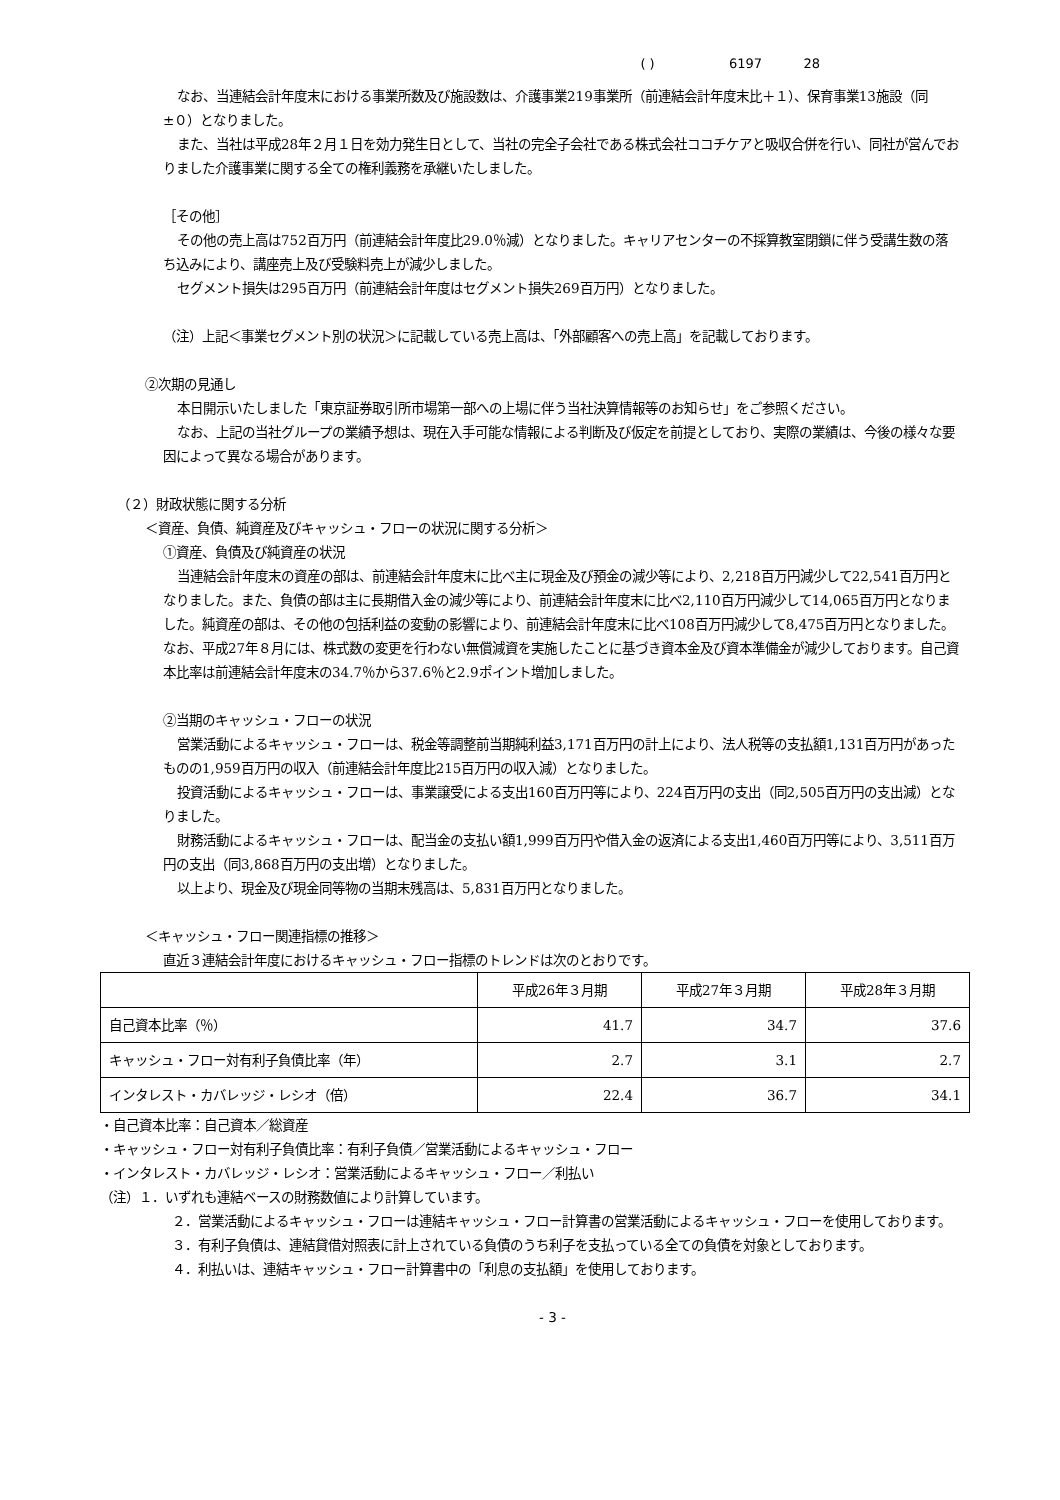( ) 6197 28
なお、当連結会計年度末における事業所数及び施設数は、介護事業219事業所（前連結会計年度末比＋１）、保育事業13施設（同±０）となりました。
また、当社は平成28年２月１日を効力発生日として、当社の完全子会社である株式会社ココチケアと吸収合併を行い、同社が営んでおりました介護事業に関する全ての権利義務を承継いたしました。
［その他］
その他の売上高は752百万円（前連結会計年度比29.0％減）となりました。キャリアセンターの不採算教室閉鎖に伴う受講生数の落ち込みにより、講座売上及び受験料売上が減少しました。
セグメント損失は295百万円（前連結会計年度はセグメント損失269百万円）となりました。
（注）上記＜事業セグメント別の状況＞に記載している売上高は、「外部顧客への売上高」を記載しております。
②次期の見通し
本日開示いたしました「東京証券取引所市場第一部への上場に伴う当社決算情報等のお知らせ」をご参照ください。
なお、上記の当社グループの業績予想は、現在入手可能な情報による判断及び仮定を前提としており、実際の業績は、今後の様々な要因によって異なる場合があります。
（２）財政状態に関する分析
＜資産、負債、純資産及びキャッシュ・フローの状況に関する分析＞
①資産、負債及び純資産の状況
当連結会計年度末の資産の部は、前連結会計年度末に比べ主に現金及び預金の減少等により、2,218百万円減少して22,541百万円となりました。また、負債の部は主に長期借入金の減少等により、前連結会計年度末に比べ2,110百万円減少して14,065百万円となりました。純資産の部は、その他の包括利益の変動の影響により、前連結会計年度末に比べ108百万円減少して8,475百万円となりました。なお、平成27年８月には、株式数の変更を行わない無償減資を実施したことに基づき資本金及び資本準備金が減少しております。自己資本比率は前連結会計年度末の34.7％から37.6％と2.9ポイント増加しました。
②当期のキャッシュ・フローの状況
営業活動によるキャッシュ・フローは、税金等調整前当期純利益3,171百万円の計上により、法人税等の支払額1,131百万円があったものの1,959百万円の収入（前連結会計年度比215百万円の収入減）となりました。
投資活動によるキャッシュ・フローは、事業譲受による支出160百万円等により、224百万円の支出（同2,505百万円の支出減）となりました。
財務活動によるキャッシュ・フローは、配当金の支払い額1,999百万円や借入金の返済による支出1,460百万円等により、3,511百万円の支出（同3,868百万円の支出増）となりました。
以上より、現金及び現金同等物の当期末残高は、5,831百万円となりました。
＜キャッシュ・フロー関連指標の推移＞
直近３連結会計年度におけるキャッシュ・フロー指標のトレンドは次のとおりです。
| | 平成26年３月期 | 平成27年３月期 | 平成28年３月期 |
| --- | --- | --- | --- |
| 自己資本比率（％） | 41.7 | 34.7 | 37.6 |
| キャッシュ・フロー対有利子負債比率（年） | 2.7 | 3.1 | 2.7 |
| インタレスト・カバレッジ・レシオ（倍） | 22.4 | 36.7 | 34.1 |
・自己資本比率：自己資本／総資産
・キャッシュ・フロー対有利子負債比率：有利子負債／営業活動によるキャッシュ・フロー
・インタレスト・カバレッジ・レシオ：営業活動によるキャッシュ・フロー／利払い
（注）１．いずれも連結ベースの財務数値により計算しています。
２．営業活動によるキャッシュ・フローは連結キャッシュ・フロー計算書の営業活動によるキャッシュ・フローを使用しております。
３．有利子負債は、連結貸借対照表に計上されている負債のうち利子を支払っている全ての負債を対象としております。
４．利払いは、連結キャッシュ・フロー計算書中の「利息の支払額」を使用しております。
- 3 -